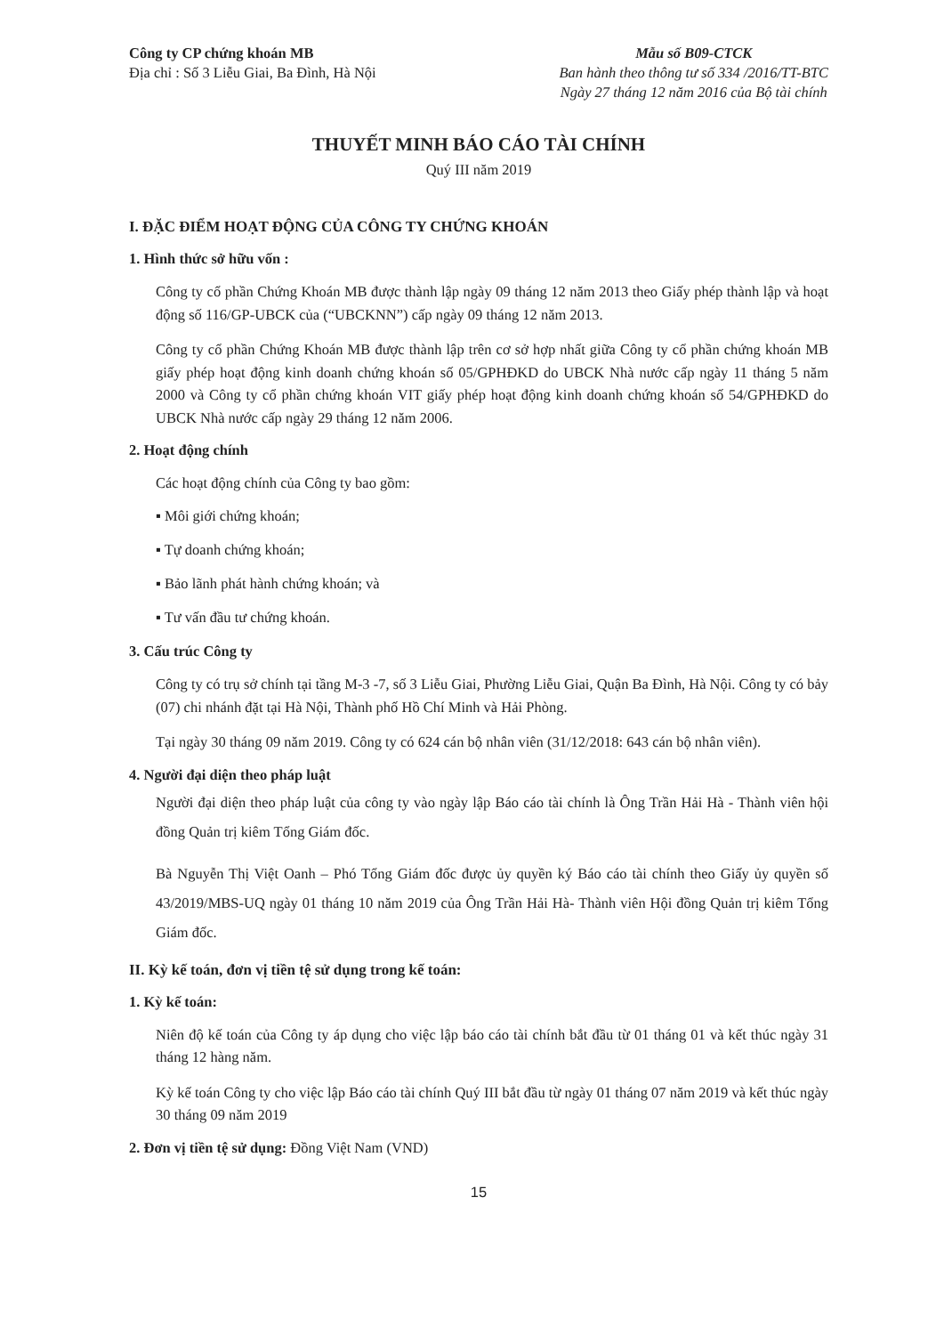Công ty CP chứng khoán MB
Địa chỉ : Số 3 Liễu Giai, Ba Đình, Hà Nội
Mẫu số B09-CTCK
Ban hành theo thông tư số 334 /2016/TT-BTC
Ngày 27 tháng 12 năm 2016 của Bộ tài chính
THUYẾT MINH BÁO CÁO TÀI CHÍNH
Quý III năm 2019
I. ĐẶC ĐIỂM HOẠT ĐỘNG CỦA CÔNG TY CHỨNG KHOÁN
1. Hình thức sở hữu vốn :
Công ty cổ phần Chứng Khoán MB được thành lập ngày 09 tháng 12 năm 2013 theo Giấy phép thành lập và hoạt động số 116/GP-UBCK của (“UBCKNN”) cấp ngày 09 tháng 12 năm 2013.
Công ty cổ phần Chứng Khoán MB được thành lập trên cơ sở hợp nhất giữa Công ty cổ phần chứng khoán MB giấy phép hoạt động kinh doanh chứng khoán số 05/GPHĐKD do UBCK Nhà nước cấp ngày 11 tháng 5 năm 2000 và Công ty cổ phần chứng khoán VIT giấy phép hoạt động kinh doanh chứng khoán số 54/GPHĐKD do UBCK Nhà nước cấp ngày 29 tháng 12 năm 2006.
2. Hoạt động chính
Các hoạt động chính của Công ty bao gồm:
▪ Môi giới chứng khoán;
▪ Tự doanh chứng khoán;
▪ Bảo lãnh phát hành chứng khoán; và
▪ Tư vấn đầu tư chứng khoán.
3. Cấu trúc Công ty
Công ty có trụ sở chính tại tầng M-3 -7, số 3 Liễu Giai, Phường Liễu Giai, Quận Ba Đình, Hà Nội. Công ty có bảy (07) chi nhánh đặt tại Hà Nội, Thành phố Hồ Chí Minh và Hải Phòng.
Tại ngày 30 tháng 09 năm 2019. Công ty có 624 cán bộ nhân viên (31/12/2018: 643 cán bộ nhân viên).
4. Người đại diện theo pháp luật
Người đại diện theo pháp luật của công ty vào ngày lập Báo cáo tài chính là Ông Trần Hải Hà - Thành viên hội đồng Quản trị kiêm Tổng Giám đốc.
Bà Nguyễn Thị Việt Oanh – Phó Tổng Giám đốc được ủy quyền ký Báo cáo tài chính theo Giấy ủy quyền số 43/2019/MBS-UQ ngày 01 tháng 10 năm 2019 của Ông Trần Hải Hà- Thành viên Hội đồng Quản trị kiêm Tổng Giám đốc.
II. Kỳ kế toán, đơn vị tiền tệ sử dụng trong kế toán:
1. Kỳ kế toán:
Niên độ kế toán của Công ty áp dụng cho việc lập báo cáo tài chính bắt đầu từ 01 tháng 01 và kết thúc ngày 31 tháng 12 hàng năm.
Kỳ kế toán Công ty cho việc lập Báo cáo tài chính Quý III bắt đầu từ ngày 01 tháng 07 năm 2019 và kết thúc ngày 30 tháng 09 năm 2019
2. Đơn vị tiền tệ sử dụng: Đồng Việt Nam (VND)
15